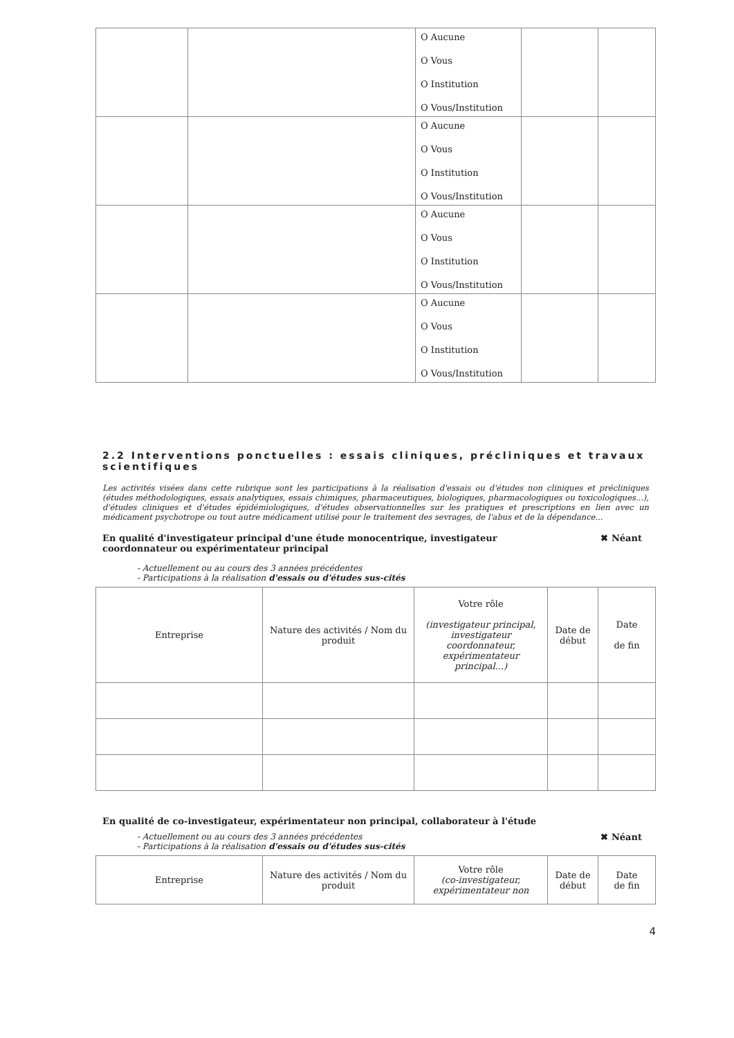| | | O Aucune O Vous O Institution O Vous/Institution | | |
| | | O Aucune O Vous O Institution O Vous/Institution | | |
| | | O Aucune O Vous O Institution O Vous/Institution | | |
| | | O Aucune O Vous O Institution O Vous/Institution | | |
2.2 Interventions ponctuelles : essais cliniques, précliniques et travaux scientifiques
Les activités visées dans cette rubrique sont les participations à la réalisation d'essais ou d'études non cliniques et précliniques (études méthodologiques, essais analytiques, essais chimiques, pharmaceutiques, biologiques, pharmacologiques ou toxicologiques...), d'études cliniques et d'études épidémiologiques, d'études observationnelles sur les pratiques et prescriptions en lien avec un médicament psychotrope ou tout autre médicament utilisé pour le traitement des sevrages, de l'abus et de la dépendance...
En qualité d'investigateur principal d'une étude monocentrique, investigateur coordonnateur ou expérimentateur principal ✖ Néant
- Actuellement ou au cours des 3 années précédentes
- Participations à la réalisation d'essais ou d'études sus-cités
| Entreprise | Nature des activités / Nom du produit | Votre rôle (investigateur principal, investigateur coordonnateur, expérimentateur principal...) | Date de début | Date de fin |
| --- | --- | --- | --- | --- |
En qualité de co-investigateur, expérimentateur non principal, collaborateur à l'étude
- Actuellement ou au cours des 3 années précédentes
- Participations à la réalisation d'essais ou d'études sus-cités
✖ Néant
| Entreprise | Nature des activités / Nom du produit | Votre rôle (co-investigateur, expérimentateur non | Date de début | Date de fin |
| --- | --- | --- | --- | --- |
4